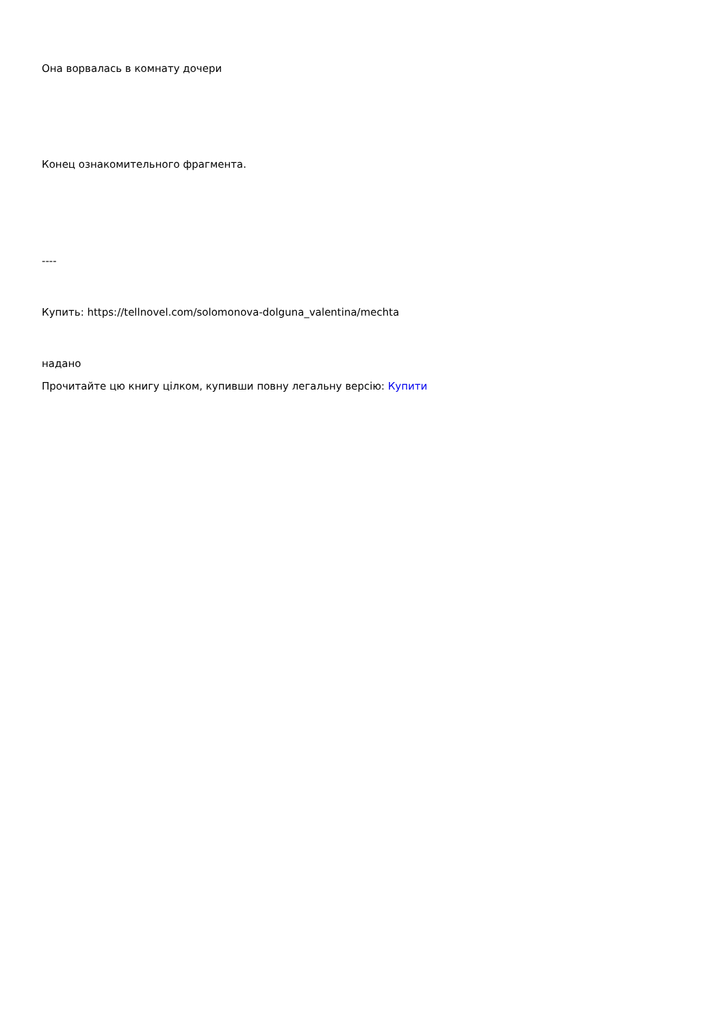Она ворвалась в комнату дочери
Конец ознакомительного фрагмента.
----
Купить: https://tellnovel.com/solomonova-dolguna_valentina/mechta
надано
Прочитайте цю книгу цілком, купивши повну легальну версію: Купити